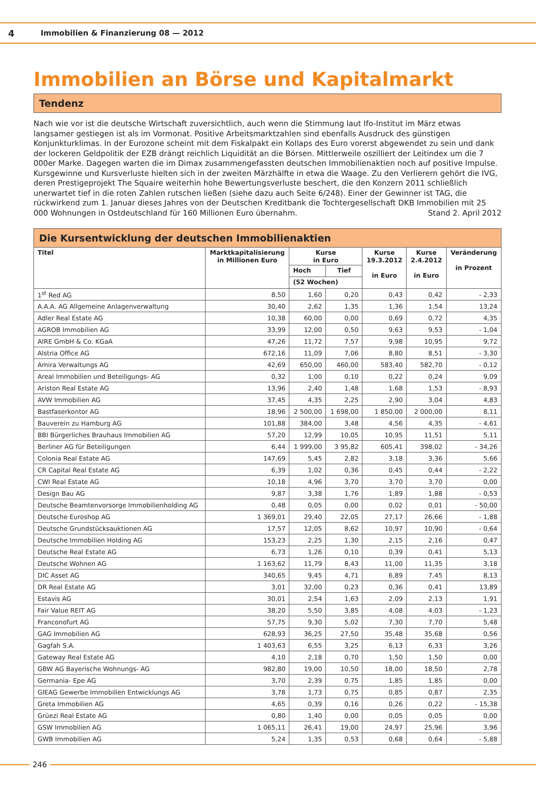4 Immobilien & Finanzierung 08 — 2012
Immobilien an Börse und Kapitalmarkt
Tendenz
Nach wie vor ist die deutsche Wirtschaft zuversichtlich, auch wenn die Stimmung laut Ifo-Institut im März etwas langsamer gestiegen ist als im Vormonat. Positive Arbeitsmarktzahlen sind ebenfalls Ausdruck des günstigen Konjunkturklimas. In der Eurozone scheint mit dem Fiskalpakt ein Kollaps des Euro vorerst abgewendet zu sein und dank der lockeren Geldpolitik der EZB drängt reichlich Liquidität an die Börsen. Mittlerweile oszilliert der Leitindex um die 7 000er Marke. Dagegen warten die im Dimax zusammengefassten deutschen Immobilienaktien noch auf positive Impulse. Kursgewinne und Kursverluste hielten sich in der zweiten Märzhälfte in etwa die Waage. Zu den Verlierern gehört die IVG, deren Prestigeprojekt The Squaire weiterhin hohe Bewertungsverluste beschert, die den Konzern 2011 schließlich unerwartet tief in die roten Zahlen rutschen ließen (siehe dazu auch Seite 6/248). Einer der Gewinner ist TAG, die rückwirkend zum 1. Januar dieses Jahres von der Deutschen Kreditbank die Tochtergesellschaft DKB Immobilien mit 25 000 Wohnungen in Ostdeutschland für 160 Millionen Euro übernahm. Stand 2. April 2012
Die Kursentwicklung der deutschen Immobilienaktien
| Titel | Marktkapitalisierung in Millionen Euro | Kurse in Euro | | Kurse 19.3.2012 in Euro | Kurse 2.4.2012 in Euro | Veränderung in Prozent |
| --- | --- | --- | --- | --- | --- | --- |
| | | Hoch | Tief | | | |
| | | (52 Wochen) | | | | |
| 1<sup>st</sup> Red AG | 8,50 | 1,60 | 0,20 | 0,43 | 0,42 | - 2,33 |
| A.A.A. AG Allgemeine Anlagenverwaltung | 30,40 | 2,62 | 1,35 | 1,36 | 1,54 | 13,24 |
| Adler Real Estate AG | 10,38 | 60,00 | 0,00 | 0,69 | 0,72 | 4,35 |
| AGROB Immobilien AG | 33,99 | 12,00 | 0,50 | 9,63 | 9,53 | - 1,04 |
| AIRE GmbH & Co. KGaA | 47,26 | 11,72 | 7,57 | 9,98 | 10,95 | 9,72 |
| Alstria Office AG | 672,16 | 11,09 | 7,06 | 8,80 | 8,51 | - 3,30 |
| Amira Verwaltungs AG | 42,69 | 650,00 | 460,00 | 583,40 | 582,70 | - 0,12 |
| Areal Immobilien und Beteiligungs- AG | 0,32 | 1,00 | 0,10 | 0,22 | 0,24 | 9,09 |
| Ariston Real Estate AG | 13,96 | 2,40 | 1,48 | 1,68 | 1,53 | - 8,93 |
| AVW Immobilien AG | 37,45 | 4,35 | 2,25 | 2,90 | 3,04 | 4,83 |
| Bastfaserkontor AG | 18,96 | 2 500,00 | 1 698,00 | 1 850,00 | 2 000,00 | 8,11 |
| Bauverein zu Hamburg AG | 101,88 | 384,00 | 3,48 | 4,56 | 4,35 | - 4,61 |
| BBI Bürgerliches Brauhaus Immobilien AG | 57,20 | 12,99 | 10,05 | 10,95 | 11,51 | 5,11 |
| Berliner AG für Beteiligungen | 6,44 | 1 999,00 | 3 95,82 | 605,41 | 398,02 | - 34,26 |
| Colonia Real Estate AG | 147,69 | 5,45 | 2,82 | 3,18 | 3,36 | 5,66 |
| CR Capital Real Estate AG | 6,39 | 1,02 | 0,36 | 0,45 | 0,44 | - 2,22 |
| CWI Real Estate AG | 10,18 | 4,96 | 3,70 | 3,70 | 3,70 | 0,00 |
| Design Bau AG | 9,87 | 3,38 | 1,76 | 1,89 | 1,88 | - 0,53 |
| Deutsche Beamtenvorsorge Immobilienholding AG | 0,48 | 0,05 | 0,00 | 0,02 | 0,01 | - 50,00 |
| Deutsche Euroshop AG | 1 369,01 | 29,40 | 22,05 | 27,17 | 26,66 | - 1,88 |
| Deutsche Grundstücksauktionen AG | 17,57 | 12,05 | 8,62 | 10,97 | 10,90 | - 0,64 |
| Deutsche Immobilien Holding AG | 153,23 | 2,25 | 1,30 | 2,15 | 2,16 | 0,47 |
| Deutsche Real Estate AG | 6,73 | 1,26 | 0,10 | 0,39 | 0,41 | 5,13 |
| Deutsche Wohnen AG | 1 163,62 | 11,79 | 8,43 | 11,00 | 11,35 | 3,18 |
| DIC Asset AG | 340,65 | 9,45 | 4,71 | 6,89 | 7,45 | 8,13 |
| DR Real Estate AG | 3,01 | 32,00 | 0,23 | 0,36 | 0,41 | 13,89 |
| Estavis AG | 30,01 | 2,54 | 1,63 | 2,09 | 2,13 | 1,91 |
| Fair Value REIT AG | 38,20 | 5,50 | 3,85 | 4,08 | 4,03 | - 1,23 |
| Franconofurt AG | 57,75 | 9,30 | 5,02 | 7,30 | 7,70 | 5,48 |
| GAG Immobilien AG | 628,93 | 36,25 | 27,50 | 35,48 | 35,68 | 0,56 |
| Gagfah S.A. | 1 403,63 | 6,55 | 3,25 | 6,13 | 6,33 | 3,26 |
| Gateway Real Estate AG | 4,10 | 2,18 | 0,70 | 1,50 | 1,50 | 0,00 |
| GBW AG Bayerische Wohnungs- AG | 982,80 | 19,00 | 10,50 | 18,00 | 18,50 | 2,78 |
| Germania- Epe AG | 3,70 | 2,39 | 0,75 | 1,85 | 1,85 | 0,00 |
| GIEAG Gewerbe Immobilien Entwicklungs AG | 3,78 | 1,73 | 0,75 | 0,85 | 0,87 | 2,35 |
| Greta Immobilien AG | 4,65 | 0,39 | 0,16 | 0,26 | 0,22 | - 15,38 |
| Grüezi Real Estate AG | 0,80 | 1,40 | 0,00 | 0,05 | 0,05 | 0,00 |
| GSW Immobilien AG | 1 065,11 | 26,41 | 19,00 | 24,97 | 25,96 | 3,96 |
| GWB Immobilien AG | 5,24 | 1,35 | 0,53 | 0,68 | 0,64 | - 5,88 |
246